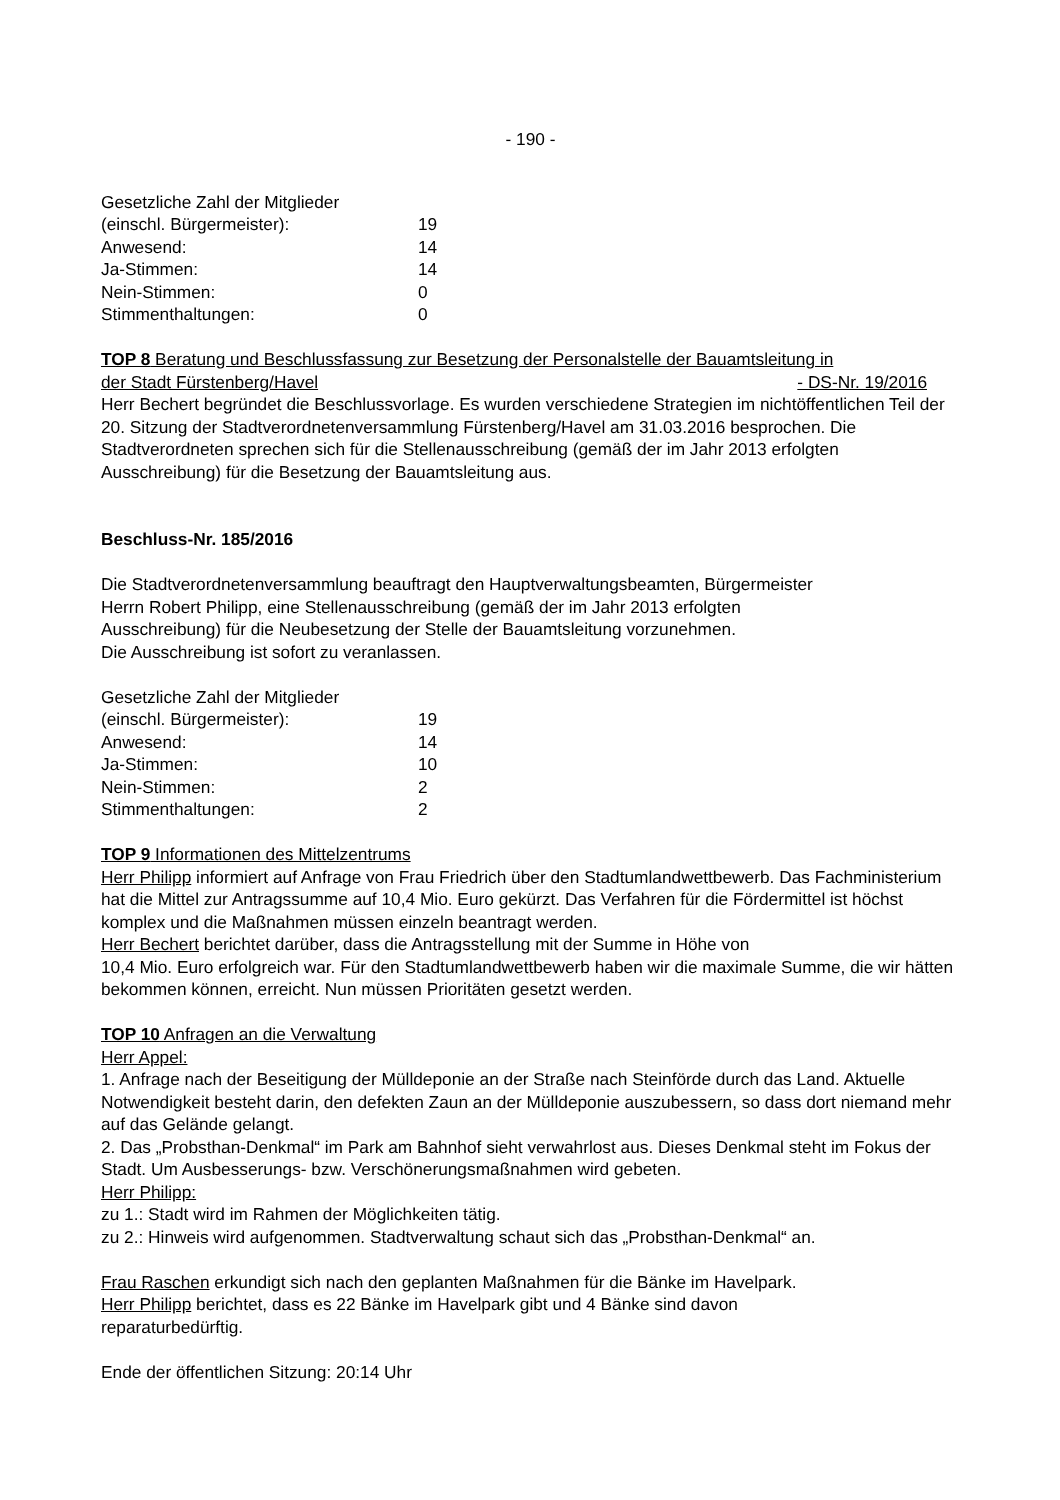- 190 -
Gesetzliche Zahl der Mitglieder
| (einschl. Bürgermeister): | 19 |
| Anwesend: | 14 |
| Ja-Stimmen: | 14 |
| Nein-Stimmen: | 0 |
| Stimmenthaltungen: | 0 |
TOP 8 Beratung und Beschlussfassung zur Besetzung der Personalstelle der Bauamtsleitung in
der Stadt Fürstenberg/Havel - DS-Nr. 19/2016
Herr Bechert begründet die Beschlussvorlage. Es wurden verschiedene Strategien im nichtöffentlichen Teil der 20. Sitzung der Stadtverordnetenversammlung Fürstenberg/Havel am 31.03.2016 besprochen. Die Stadtverordneten sprechen sich für die Stellenausschreibung (gemäß der im Jahr 2013 erfolgten Ausschreibung) für die Besetzung der Bauamtsleitung aus.
Beschluss-Nr. 185/2016
Die Stadtverordnetenversammlung beauftragt den Hauptverwaltungsbeamten, Bürgermeister
Herrn Robert Philipp, eine Stellenausschreibung (gemäß der im Jahr 2013 erfolgten
Ausschreibung) für die Neubesetzung der Stelle der Bauamtsleitung vorzunehmen.
Die Ausschreibung ist sofort zu veranlassen.
Gesetzliche Zahl der Mitglieder
| (einschl. Bürgermeister): | 19 |
| Anwesend: | 14 |
| Ja-Stimmen: | 10 |
| Nein-Stimmen: | 2 |
| Stimmenthaltungen: | 2 |
TOP 9 Informationen des Mittelzentrums
Herr Philipp informiert auf Anfrage von Frau Friedrich über den Stadtumlandwettbewerb. Das Fachministerium hat die Mittel zur Antragssumme auf 10,4 Mio. Euro gekürzt. Das Verfahren für die Fördermittel ist höchst komplex und die Maßnahmen müssen einzeln beantragt werden.
Herr Bechert berichtet darüber, dass die Antragsstellung mit der Summe in Höhe von
10,4 Mio. Euro erfolgreich war. Für den Stadtumlandwettbewerb haben wir die maximale Summe, die wir hätten bekommen können, erreicht. Nun müssen Prioritäten gesetzt werden.
TOP 10 Anfragen an die Verwaltung
Herr Appel:
1. Anfrage nach der Beseitigung der Mülldeponie an der Straße nach Steinförde durch das Land. Aktuelle Notwendigkeit besteht darin, den defekten Zaun an der Mülldeponie auszubessern, so dass dort niemand mehr auf das Gelände gelangt.
2. Das „Probsthan-Denkmal“ im Park am Bahnhof sieht verwahrlost aus. Dieses Denkmal steht im Fokus der Stadt. Um Ausbesserungs- bzw. Verschönerungsmaßnahmen wird gebeten.
Herr Philipp:
zu 1.: Stadt wird im Rahmen der Möglichkeiten tätig.
zu 2.: Hinweis wird aufgenommen. Stadtverwaltung schaut sich das „Probsthan-Denkmal“ an.
Frau Raschen erkundigt sich nach den geplanten Maßnahmen für die Bänke im Havelpark.
Herr Philipp berichtet, dass es 22 Bänke im Havelpark gibt und 4 Bänke sind davon
reparaturbedürftig.
Ende der öffentlichen Sitzung: 20:14 Uhr